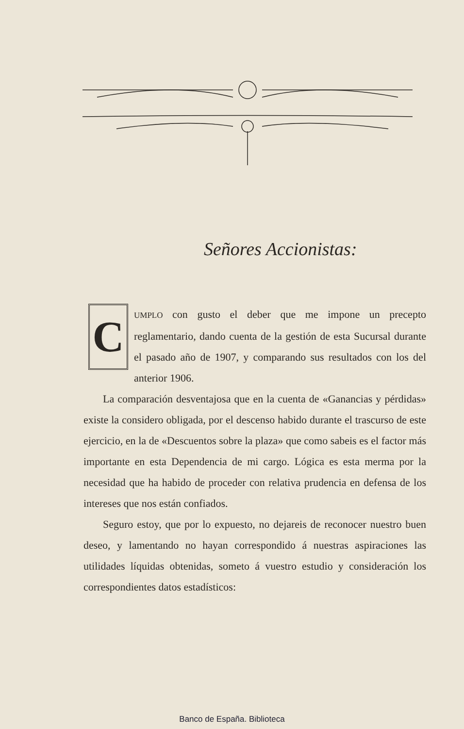Señores Accionistas:
CUMPLO con gusto el deber que me impone un precepto reglamentario, dando cuenta de la gestión de esta Sucursal durante el pasado año de 1907, y comparando sus resultados con los del anterior 1906.
La comparación desventajosa que en la cuenta de «Ganancias y pérdidas» existe la considero obligada, por el descenso habido durante el trascurso de este ejercicio, en la de «Descuentos sobre la plaza» que como sabeis es el factor más importante en esta Dependencia de mi cargo. Lógica es esta merma por la necesidad que ha habido de proceder con relativa prudencia en defensa de los intereses que nos están confiados.
Seguro estoy, que por lo expuesto, no dejareis de reconocer nuestro buen deseo, y lamentando no hayan correspondido á nuestras aspiraciones las utilidades líquidas obtenidas, someto á vuestro estudio y consideración los correspondientes datos estadísticos:
Banco de España. Biblioteca